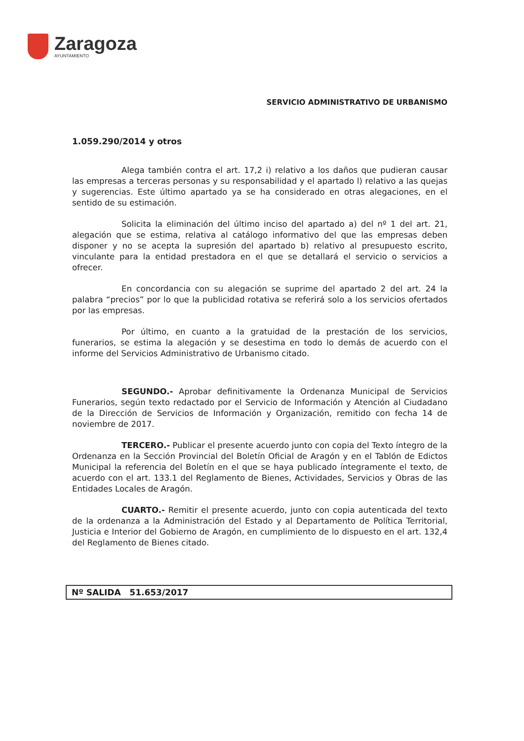Zaragoza
AYUNTAMIENTO
SERVICIO ADMINISTRATIVO DE URBANISMO
1.059.290/2014 y otros
Alega también contra el art. 17,2 i) relativo a los daños que pudieran causar las empresas a terceras personas y su responsabilidad y el apartado l) relativo a las quejas y sugerencias. Este último apartado ya se ha considerado en otras alegaciones, en el sentido de su estimación.
Solicita la eliminación del último inciso del apartado a) del nº 1 del art. 21, alegación que se estima, relativa al catálogo informativo del que las empresas deben disponer y no se acepta la supresión del apartado b) relativo al presupuesto escrito, vinculante para la entidad prestadora en el que se detallará el servicio o servicios a ofrecer.
En concordancia con su alegación se suprime del apartado 2 del art. 24 la palabra “precios” por lo que la publicidad rotativa se referirá solo a los servicios ofertados por las empresas.
Por último, en cuanto a la gratuidad de la prestación de los servicios, funerarios, se estima la alegación y se desestima en todo lo demás de acuerdo con el informe del Servicios Administrativo de Urbanismo citado.
SEGUNDO.- Aprobar definitivamente la Ordenanza Municipal de Servicios Funerarios, según texto redactado por el Servicio de Información y Atención al Ciudadano de la Dirección de Servicios de Información y Organización, remitido con fecha 14 de noviembre de 2017.
TERCERO.- Publicar el presente acuerdo junto con copia del Texto íntegro de la Ordenanza en la Sección Provincial del Boletín Oficial de Aragón y en el Tablón de Edictos Municipal la referencia del Boletín en el que se haya publicado íntegramente el texto, de acuerdo con el art. 133.1 del Reglamento de Bienes, Actividades, Servicios y Obras de las Entidades Locales de Aragón.
CUARTO.- Remitir el presente acuerdo, junto con copia autenticada del texto de la ordenanza a la Administración del Estado y al Departamento de Política Territorial, Justicia e Interior del Gobierno de Aragón, en cumplimiento de lo dispuesto en el art. 132,4 del Reglamento de Bienes citado.
Nº SALIDA 51.653/2017